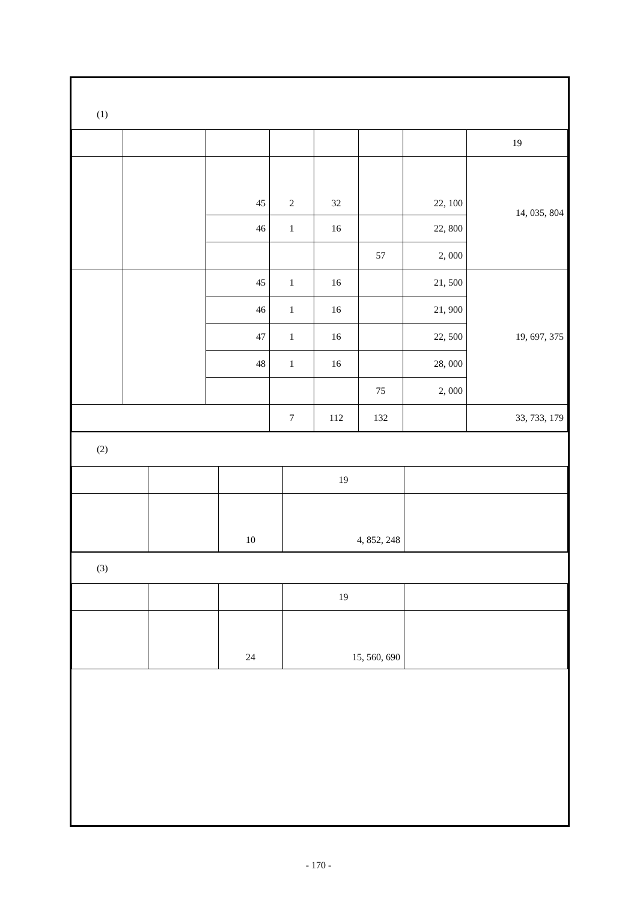(1)
| | | | | | | | 19 |
| | | 45 | 2 | 32 | | 22, 100 | 14, 035, 804 |
| | | 46 | 1 | 16 | | 22, 800 | |
| | | | | | 57 | 2, 000 | |
| | | 45 | 1 | 16 | | 21, 500 | 19, 697, 375 |
| | | 46 | 1 | 16 | | 21, 900 | |
| | | 47 | 1 | 16 | | 22, 500 | |
| | | 48 | 1 | 16 | | 28, 000 | |
| | | | | | 75 | 2, 000 | |
| | | | 7 | 112 | 132 | | 33, 733, 179 |
(2)
| | | | 19 | |
| | | 10 | 4, 852, 248 | |
(3)
| | | | 19 | |
| | | 24 | 15, 560, 690 | |
- 170 -